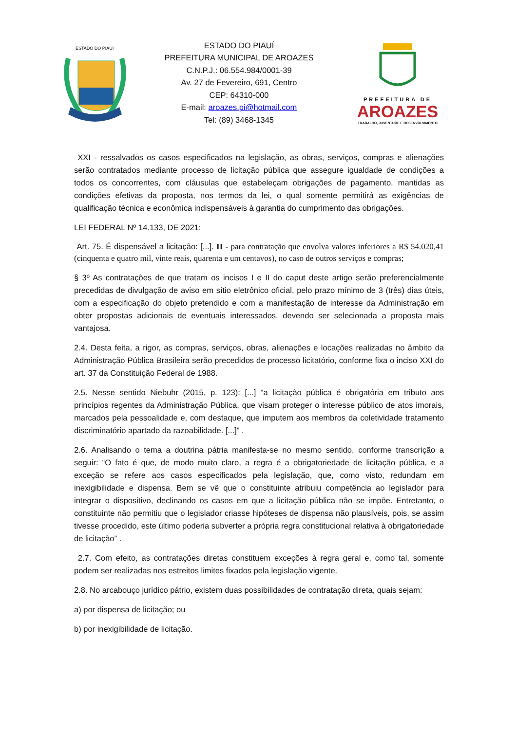ESTADO DO PIAUÍ
ESTADO DO PIAUÍ
PREFEITURA MUNICIPAL DE AROAZES
C.N.P.J.: 06.554.984/0001-39
Av. 27 de Fevereiro, 691, Centro
CEP: 64310-000
E-mail: aroazes.pi@hotmail.com
Tel: (89) 3468-1345
PREFEITURA DE
AROAZES
TRABALHO, JUVENTUDE E DESENVOLVIMENTO
XXI - ressalvados os casos especificados na legislação, as obras, serviços, compras e alienações serão contratados mediante processo de licitação pública que assegure igualdade de condições a todos os concorrentes, com cláusulas que estabeleçam obrigações de pagamento, mantidas as condições efetivas da proposta, nos termos da lei, o qual somente permitirá as exigências de qualificação técnica e econômica indispensáveis à garantia do cumprimento das obrigações.
LEI FEDERAL Nº 14.133, DE 2021:
Art. 75. É dispensável a licitação: [...]. II - para contratação que envolva valores inferiores a R$ 54.020,41 (cinquenta e quatro mil, vinte reais, quarenta e um centavos), no caso de outros serviços e compras;
§ 3º As contratações de que tratam os incisos I e II do caput deste artigo serão preferencialmente precedidas de divulgação de aviso em sítio eletrônico oficial, pelo prazo mínimo de 3 (três) dias úteis, com a especificação do objeto pretendido e com a manifestação de interesse da Administração em obter propostas adicionais de eventuais interessados, devendo ser selecionada a proposta mais vantajosa.
2.4. Desta feita, a rigor, as compras, serviços, obras, alienações e locações realizadas no âmbito da Administração Pública Brasileira serão precedidos de processo licitatório, conforme fixa o inciso XXI do art. 37 da Constituição Federal de 1988.
2.5. Nesse sentido Niebuhr (2015, p. 123): [...] “a licitação pública é obrigatória em tributo aos princípios regentes da Administração Pública, que visam proteger o interesse público de atos imorais, marcados pela pessoalidade e, com destaque, que imputem aos membros da coletividade tratamento discriminatório apartado da razoabilidade. [...]” .
2.6. Analisando o tema a doutrina pátria manifesta-se no mesmo sentido, conforme transcrição a seguir: “O fato é que, de modo muito claro, a regra é a obrigatoriedade de licitação pública, e a exceção se refere aos casos especificados pela legislação, que, como visto, redundam em inexigibilidade e dispensa. Bem se vê que o constituinte atribuiu competência ao legislador para integrar o dispositivo, declinando os casos em que a licitação pública não se impõe. Entretanto, o constituinte não permitiu que o legislador criasse hipóteses de dispensa não plausíveis, pois, se assim tivesse procedido, este último poderia subverter a própria regra constitucional relativa à obrigatoriedade de licitação” .
2.7. Com efeito, as contratações diretas constituem exceções à regra geral e, como tal, somente podem ser realizadas nos estreitos limites fixados pela legislação vigente.
2.8. No arcabouço jurídico pátrio, existem duas possibilidades de contratação direta, quais sejam:
a) por dispensa de licitação; ou
b) por inexigibilidade de licitação.